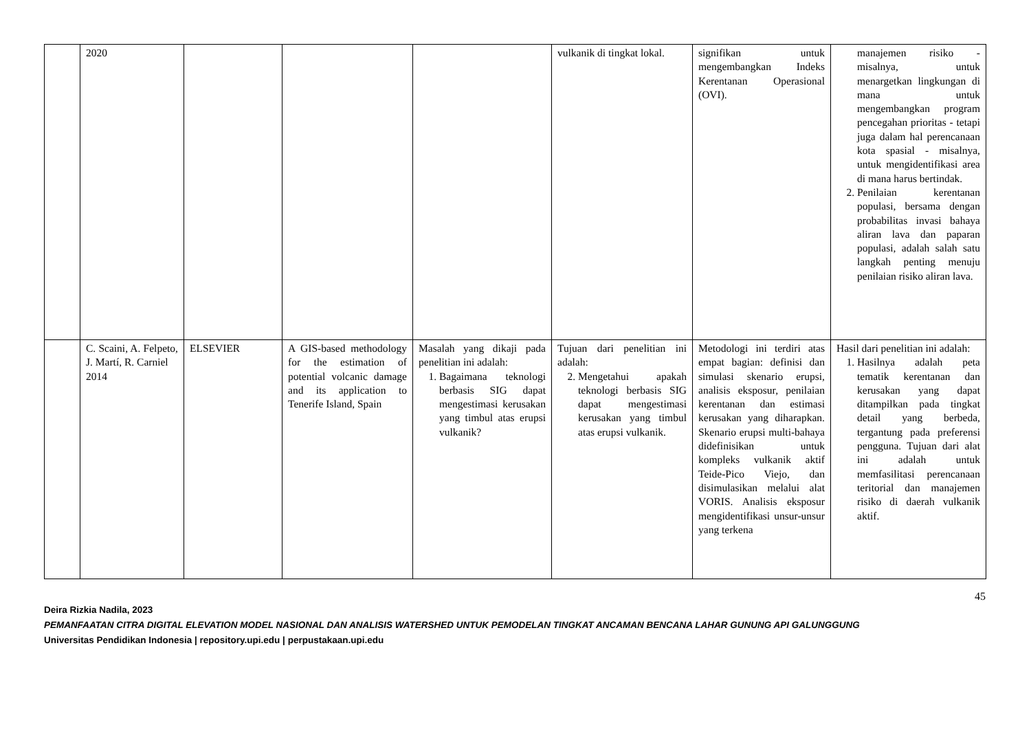| | 2020 | | | | vulkanik di tingkat lokal. | signifikan untuk mengembangkan Indeks Kerentanan Operasional (OVI). | manajemen risiko - misalnya, untuk menargetkan lingkungan di mana untuk mengembangkan program pencegahan prioritas - tetapi juga dalam hal perencanaan kota spasial - misalnya, untuk mengidentifikasi area di mana harus bertindak. 2. Penilaian kerentanan populasi, bersama dengan probabilitas invasi bahaya aliran lava dan paparan populasi, adalah salah satu langkah penting menuju penilaian risiko aliran lava. |
| | C. Scaini, A. Felpeto, J. Martí, R. Carniel 2014 | ELSEVIER | A GIS-based methodology for the estimation of potential volcanic damage and its application to Tenerife Island, Spain | Masalah yang dikaji pada penelitian ini adalah: 1. Bagaimana teknologi berbasis SIG dapat mengestimasi kerusakan yang timbul atas erupsi vulkanik? | Tujuan dari penelitian ini adalah: 2. Mengetahui apakah teknologi berbasis SIG dapat mengestimasi kerusakan yang timbul atas erupsi vulkanik. | Metodologi ini terdiri atas empat bagian: definisi dan simulasi skenario erupsi, analisis eksposur, penilaian kerentanan dan estimasi kerusakan yang diharapkan. Skenario erupsi multi-bahaya didefinisikan untuk kompleks vulkanik aktif Teide-Pico Viejo, dan disimulasikan melalui alat VORIS. Analisis eksposur mengidentifikasi unsur-unsur yang terkena | Hasil dari penelitian ini adalah: 1. Hasilnya adalah peta tematik kerentanan dan kerusakan yang dapat ditampilkan pada tingkat detail yang berbeda, tergantung pada preferensi pengguna. Tujuan dari alat ini adalah untuk memfasilitasi perencanaan teritorial dan manajemen risiko di daerah vulkanik aktif. |
45
Deira Rizkia Nadila, 2023
PEMANFAATAN CITRA DIGITAL ELEVATION MODEL NASIONAL DAN ANALISIS WATERSHED UNTUK PEMODELAN TINGKAT ANCAMAN BENCANA LAHAR GUNUNG API GALUNGGUNG
Universitas Pendidikan Indonesia | repository.upi.edu | perpustakaan.upi.edu